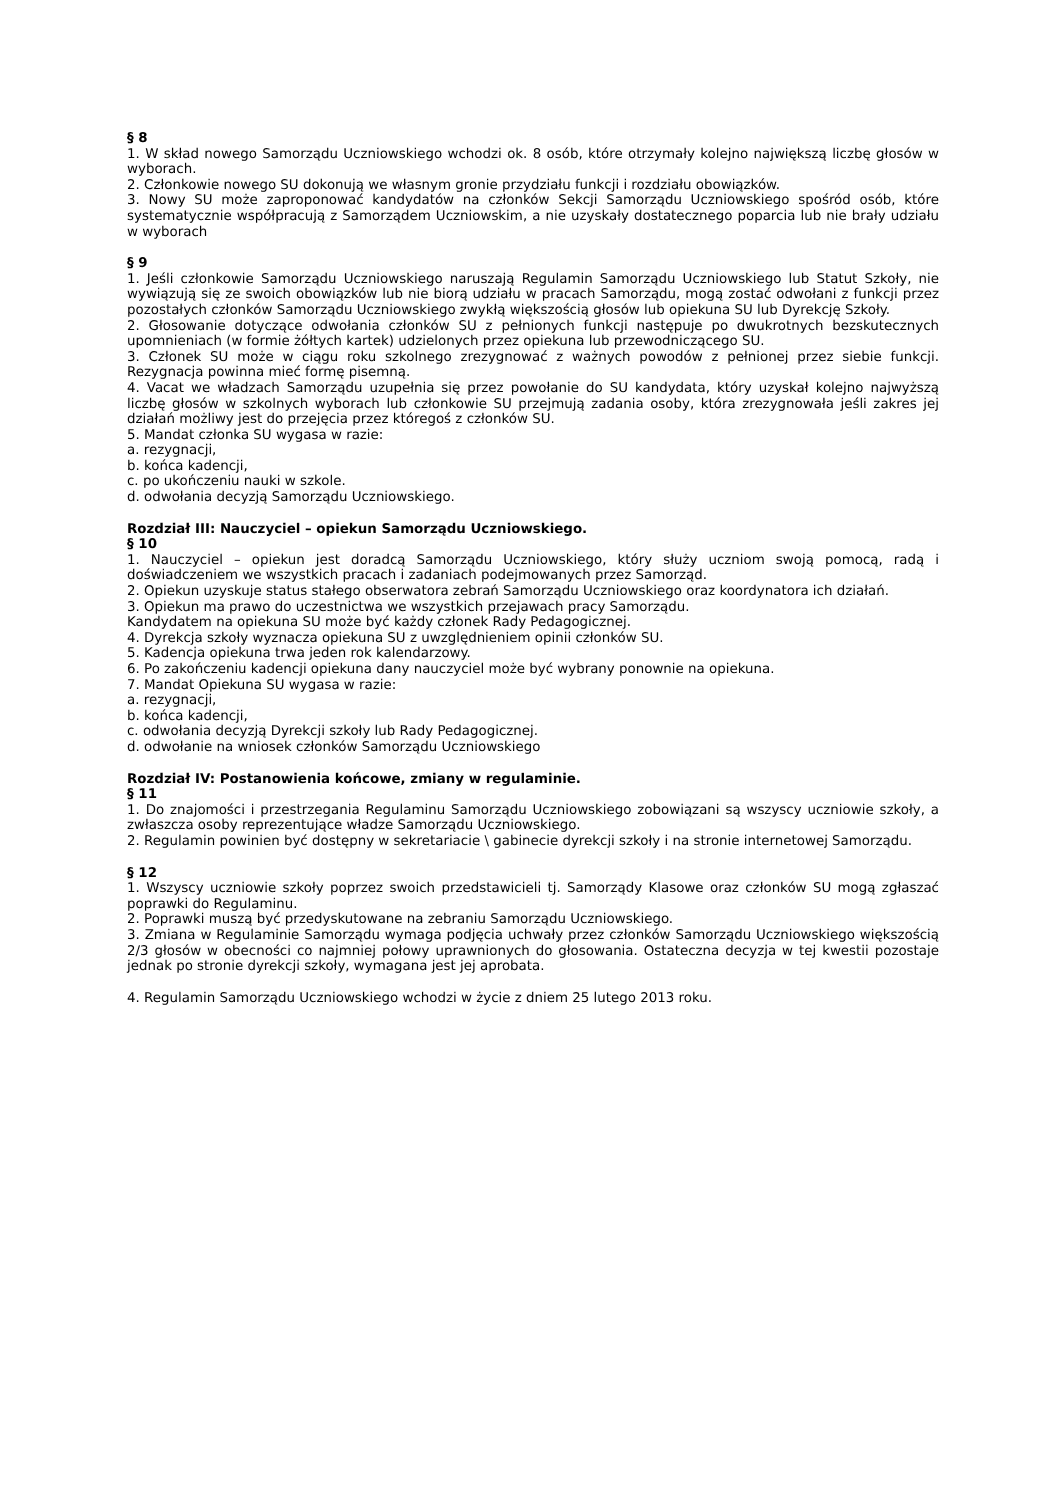§ 8
1. W skład nowego Samorządu Uczniowskiego wchodzi ok. 8 osób, które otrzymały kolejno największą liczbę głosów w wyborach.
2. Członkowie nowego SU dokonują we własnym gronie przydziału funkcji i rozdziału obowiązków.
3. Nowy SU może zaproponować kandydatów na członków Sekcji Samorządu Uczniowskiego spośród osób, które systematycznie współpracują z Samorządem Uczniowskim, a nie uzyskały dostatecznego poparcia lub nie brały udziału w wyborach
§ 9
1. Jeśli członkowie Samorządu Uczniowskiego naruszają Regulamin Samorządu Uczniowskiego lub Statut Szkoły, nie wywiązują się ze swoich obowiązków lub nie biorą udziału w pracach Samorządu, mogą zostać odwołani z funkcji przez pozostałych członków Samorządu Uczniowskiego zwykłą większością głosów lub opiekuna SU lub Dyrekcję Szkoły.
2. Głosowanie dotyczące odwołania członków SU z pełnionych funkcji następuje po dwukrotnych bezskutecznych upomnieniach (w formie żółtych kartek) udzielonych przez opiekuna lub przewodniczącego SU.
3. Członek SU może w ciągu roku szkolnego zrezygnować z ważnych powodów z pełnionej przez siebie funkcji. Rezygnacja powinna mieć formę pisemną.
4. Vacat we władzach Samorządu uzupełnia się przez powołanie do SU kandydata, który uzyskał kolejno najwyższą liczbę głosów w szkolnych wyborach lub członkowie SU przejmują zadania osoby, która zrezygnowała jeśli zakres jej działań możliwy jest do przejęcia przez któregoś z członków SU.
5. Mandat członka SU wygasa w razie:
a. rezygnacji,
b. końca kadencji,
c. po ukończeniu nauki w szkole.
d. odwołania decyzją Samorządu Uczniowskiego.
Rozdział III: Nauczyciel – opiekun Samorządu Uczniowskiego.
§ 10
1. Nauczyciel – opiekun jest doradcą Samorządu Uczniowskiego, który służy uczniom swoją pomocą, radą i doświadczeniem we wszystkich pracach i zadaniach podejmowanych przez Samorząd.
2. Opiekun uzyskuje status stałego obserwatora zebrań Samorządu Uczniowskiego oraz koordynatora ich działań.
3. Opiekun ma prawo do uczestnictwa we wszystkich przejawach pracy Samorządu.
Kandydatem na opiekuna SU może być każdy członek Rady Pedagogicznej.
4. Dyrekcja szkoły wyznacza opiekuna SU z uwzględnieniem opinii członków SU.
5. Kadencja opiekuna trwa jeden rok kalendarzowy.
6. Po zakończeniu kadencji opiekuna dany nauczyciel może być wybrany ponownie na opiekuna.
7. Mandat Opiekuna SU wygasa w razie:
a. rezygnacji,
b. końca kadencji,
c. odwołania decyzją Dyrekcji szkoły lub Rady Pedagogicznej.
d. odwołanie na wniosek członków Samorządu Uczniowskiego
Rozdział IV: Postanowienia końcowe, zmiany w regulaminie.
§ 11
1. Do znajomości i przestrzegania Regulaminu Samorządu Uczniowskiego zobowiązani są wszyscy uczniowie szkoły, a zwłaszcza osoby reprezentujące władze Samorządu Uczniowskiego.
2. Regulamin powinien być dostępny w sekretariacie \ gabinecie dyrekcji szkoły i na stronie internetowej Samorządu.
§ 12
1. Wszyscy uczniowie szkoły poprzez swoich przedstawicieli tj. Samorządy Klasowe oraz członków SU mogą zgłaszać poprawki do Regulaminu.
2. Poprawki muszą być przedyskutowane na zebraniu Samorządu Uczniowskiego.
3. Zmiana w Regulaminie Samorządu wymaga podjęcia uchwały przez członków Samorządu Uczniowskiego większością 2/3 głosów w obecności co najmniej połowy uprawnionych do głosowania. Ostateczna decyzja w tej kwestii pozostaje jednak po stronie dyrekcji szkoły, wymagana jest jej aprobata.
4. Regulamin Samorządu Uczniowskiego wchodzi w życie z dniem 25 lutego 2013 roku.